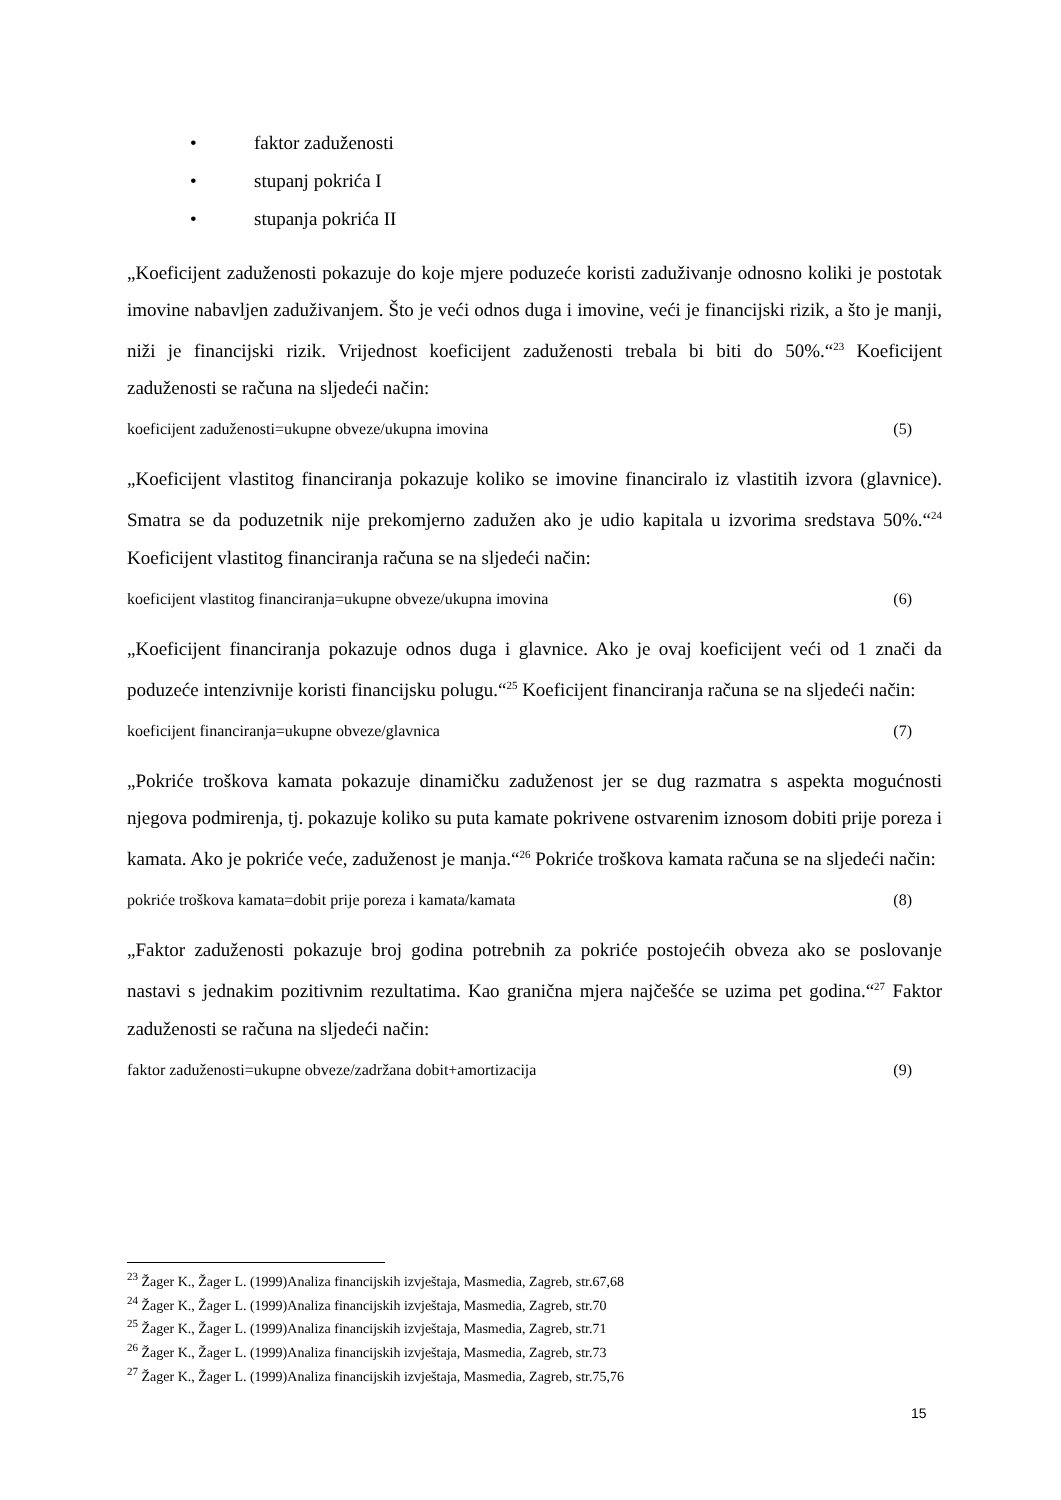• faktor zaduženosti
• stupanj pokrića I
• stupanja pokrića II
„Koeficijent zaduženosti pokazuje do koje mjere poduzeće koristi zaduživanje odnosno koliki je postotak imovine nabavljen zaduživanjem. Što je veći odnos duga i imovine, veći je financijski rizik, a što je manji, niži je financijski rizik. Vrijednost koeficijent zaduženosti trebala bi biti do 50%.“<sup>23</sup> Koeficijent zaduženosti se računa na sljedeći način:
koeficijent zaduženosti=ukupne obveze/ukupna imovina (5)
„Koeficijent vlastitog financiranja pokazuje koliko se imovine financiralo iz vlastitih izvora (glavnice). Smatra se da poduzetnik nije prekomjerno zadužen ako je udio kapitala u izvorima sredstava 50%.“<sup>24</sup> Koeficijent vlastitog financiranja računa se na sljedeći način:
koeficijent vlastitog financiranja=ukupne obveze/ukupna imovina (6)
„Koeficijent financiranja pokazuje odnos duga i glavnice. Ako je ovaj koeficijent veći od 1 znači da poduzeće intenzivnije koristi financijsku polugu.“<sup>25</sup> Koeficijent financiranja računa se na sljedeći način:
koeficijent financiranja=ukupne obveze/glavnica (7)
„Pokriće troškova kamata pokazuje dinamičku zaduženost jer se dug razmatra s aspekta mogućnosti njegova podmirenja, tj. pokazuje koliko su puta kamate pokrivene ostvarenim iznosom dobiti prije poreza i kamata. Ako je pokriće veće, zaduženost je manja.“<sup>26</sup> Pokriće troškova kamata računa se na sljedeći način:
pokriće troškova kamata=dobit prije poreza i kamata/kamata (8)
„Faktor zaduženosti pokazuje broj godina potrebnih za pokriće postojećih obveza ako se poslovanje nastavi s jednakim pozitivnim rezultatima. Kao granična mjera najčešće se uzima pet godina.“<sup>27</sup> Faktor zaduženosti se računa na sljedeći način:
faktor zaduženosti=ukupne obveze/zadržana dobit+amortizacija (9)
<sup>23</sup> Žager K., Žager L. (1999)Analiza financijskih izvještaja, Masmedia, Zagreb, str.67,68
<sup>24</sup> Žager K., Žager L. (1999)Analiza financijskih izvještaja, Masmedia, Zagreb, str.70
<sup>25</sup> Žager K., Žager L. (1999)Analiza financijskih izvještaja, Masmedia, Zagreb, str.71
<sup>26</sup> Žager K., Žager L. (1999)Analiza financijskih izvještaja, Masmedia, Zagreb, str.73
<sup>27</sup> Žager K., Žager L. (1999)Analiza financijskih izvještaja, Masmedia, Zagreb, str.75,76
15